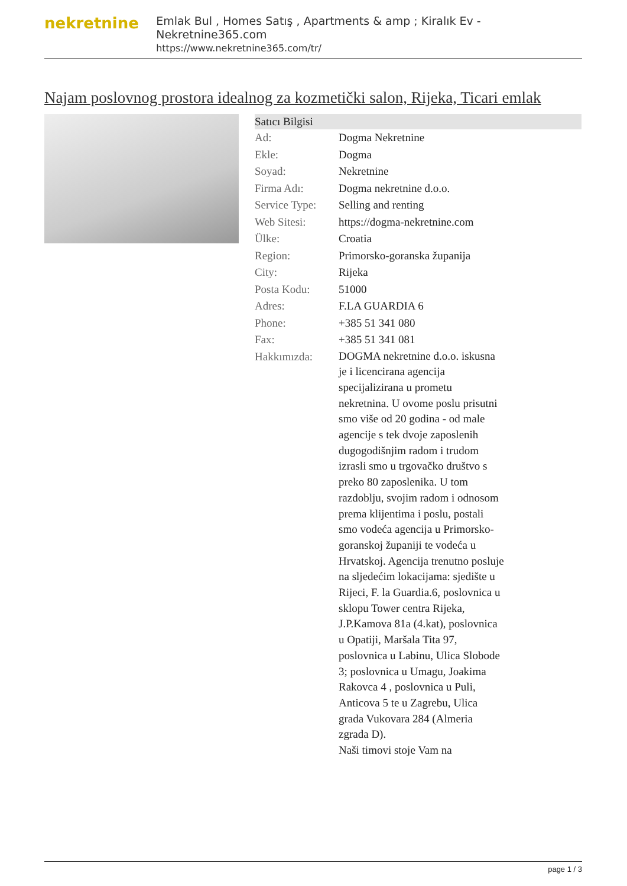nekretnine
Emlak Bul , Homes Satış , Apartments & amp ; Kiralık Ev - Nekretnine365.com
https://www.nekretnine365.com/tr/
Najam poslovnog prostora idealnog za kozmetički salon, Rijeka, Ticari emlak
| Satıcı Bilgisi | | |
| --- | --- | --- |
| Ad: | Dogma Nekretnine | |
| Ekle: | Dogma | |
| Soyad: | Nekretnine | |
| Firma Adı: | Dogma nekretnine d.o.o. | |
| Service Type: | Selling and renting | |
| Web Sitesi: | https://dogma-nekretnine.com | |
| Ülke: | Croatia | |
| Region: | Primorsko-goranska županija | |
| City: | Rijeka | |
| Posta Kodu: | 51000 | |
| Adres: | F.LA GUARDIA 6 | |
| Phone: | +385 51 341 080 | |
| Fax: | +385 51 341 081 | |
| Hakkımızda: | DOGMA nekretnine d.o.o. iskusna je i licencirana agencija specijalizirana u prometu nekretnina. U ovome poslu prisutni smo više od 20 godina - od male agencije s tek dvoje zaposlenih dugogodišnjim radom i trudom izrasli smo u trgovačko društvo s preko 80 zaposlenika. U tom razdoblju, svojim radom i odnosom prema klijentima i poslu, postali smo vodeća agencija u Primorsko-goranskoj županiji te vodeća u Hrvatskoj. Agencija trenutno posluje na sljedećim lokacijama: sjedište u Rijeci, F. la Guardia.6, poslovnica u sklopu Tower centra Rijeka, J.P.Kamova 81a (4.kat), poslovnica u Opatiji, Maršala Tita 97, poslovnica u Labinu, Ulica Slobode 3; poslovnica u Umagu, Joakima Rakovca 4 , poslovnica u Puli, Anticova 5 te u Zagrebu, Ulica grada Vukovara 284 (Almeria zgrada D). Naši timovi stoje Vam na | |
page 1 / 3